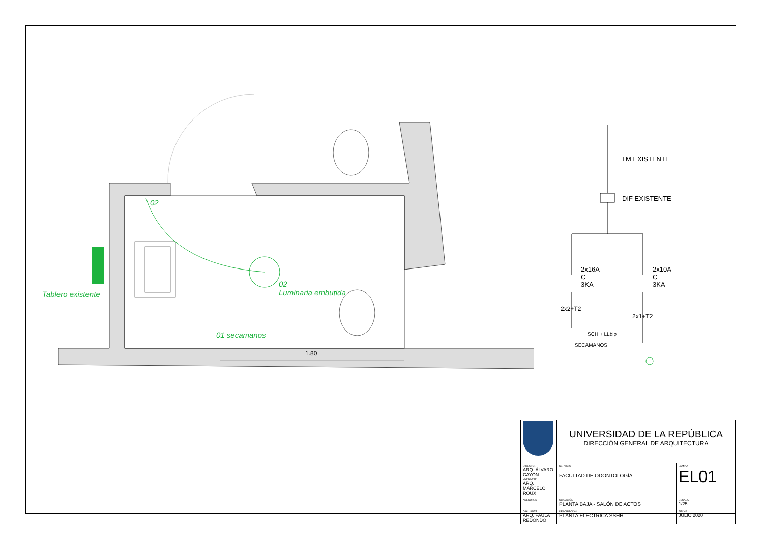02
Tablero existente
02
Luminaria embutida
01 secamanos
1.80
TM EXISTENTE
DIF EXISTENTE
2x16A
C
3KA
2x10A
C
3KA
2x2+T2
2x1+T2
SCH + LLbip
SECAMANOS
| | UNIVERSIDAD DE LA REPÚBLICA DIRECCIÓN GENERAL DE ARQUITECTURA | |
| DIRECTOR ARQ. ÁLVARO CAYÓN PROYECTO ARQ. MARCELO ROUX | SERVICIO FACULTAD DE ODONTOLOGÍA | LÁMINA EL01 |
| ASESORES - | UBICACIÓN PLANTA BAJA - SALÓN DE ACTOS | ESCALA 1/25 |
| DIBUJANTE ARQ. PAULA REDONDO | DESCRIPCIÓN PLANTA ELÉCTRICA SSHH | FECHA JULIO 2020 |